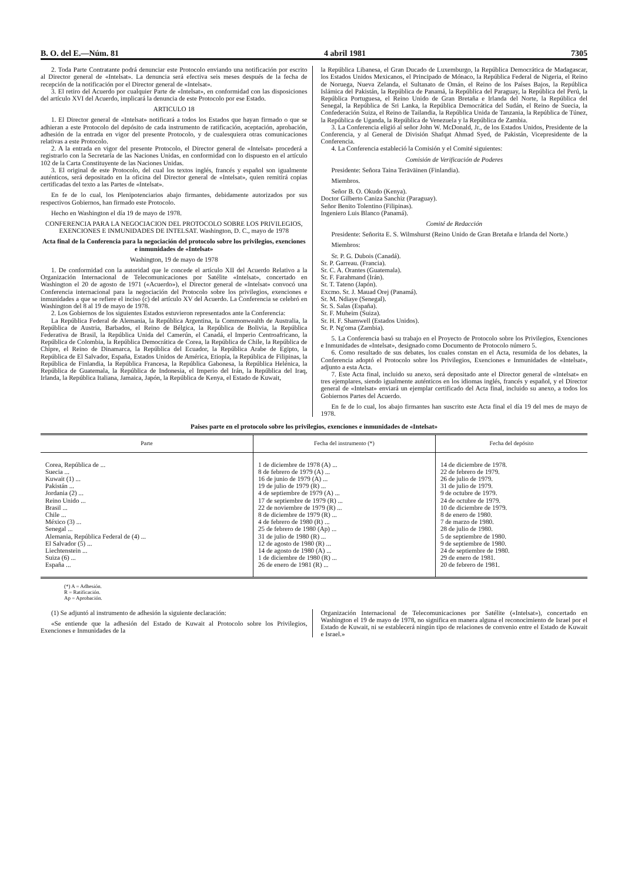B. O. del E.—Núm. 81 4 abril 1981 7305
2. Toda Parte Contratante podrá denunciar este Protocolo enviando una notificación por escrito al Director general de «Intelsat». La denuncia será efectiva seis meses después de la fecha de recepción de la notificación por el Director general de «Intelsat».
3. El retiro del Acuerdo por cualquier Parte de «Intelsat», en conformidad con las disposiciones del artículo XVI del Acuerdo, implicará la denuncia de este Protocolo por ese Estado.
ARTICULO 18
1. El Director general de «Intelsat» notificará a todos los Estados que hayan firmado o que se adhieran a este Protocolo del depósito de cada instrumento de ratificación, aceptación, aprobación, adhesión de la entrada en vigor del presente Protocolo, y de cualesquiera otras comunicaciones relativas a este Protocolo.
2. A la entrada en vigor del presente Protocolo, el Director general de «Intelsat» procederá a registrarlo con la Secretaría de las Naciones Unidas, en conformidad con lo dispuesto en el artículo 102 de la Carta Constituyente de las Naciones Unidas.
3. El original de este Protocolo, del cual los textos inglés, francés y español son igualmente auténticos, será depositado en la oficina del Director general de «Intelsat», quien remitirá copias certificadas del texto a las Partes de «Intelsat».
En fe de lo cual, los Plenipotenciarios abajo firmantes, debidamente autorizados por sus respectivos Gobiernos, han firmado este Protocolo.
Hecho en Washington el día 19 de mayo de 1978.
CONFERENCIA PARA LA NEGOCIACION DEL PROTOCOLO SOBRE LOS PRIVILEGIOS, EXENCIONES E INMUNIDADES DE INTELSAT. Washington, D. C., mayo de 1978
Acta final de la Conferencia para la negociación del protocolo sobre los privilegios, exenciones e inmunidades de «Intelsat»
Washington, 19 de mayo de 1978
1. De conformidad con la autoridad que le concede el artículo XII del Acuerdo Relativo a la Organización Internacional de Telecomunicaciones por Satélite «Intelsat», concertado en Washington el 20 de agosto de 1971 («Acuerdo»), el Director general de «Intelsat» convocó una Conferencia internacional para la negociación del Protocolo sobre los privilegios, exenciones e inmunidades a que se refiere el inciso (c) del artículo XV del Acuerdo. La Conferencia se celebró en Washington del 8 al 19 de mayo de 1978.
2. Los Gobiernos de los siguientes Estados estuvieron representados ante la Conferencia:
La República Federal de Alemania, la República Argentina, la Commonwealth de Australia, la República de Austria, Barbados, el Reino de Bélgica, la República de Bolivia, la República Federativa de Brasil, la República Unida del Camerún, el Canadá, el Imperio Centroafricano, la República de Colombia, la República Democrática de Corea, la República de Chile, la República de Chipre, el Reino de Dinamarca, la República del Ecuador, la República Arabe de Egipto, la República de El Salvador, España, Estados Unidos de América, Etiopía, la República de Filipinas, la República de Finlandia, la República Francesa, la República Gabonesa, la República Helénica, la República de Guatemala, la República de Indonesia, el Imperio del Irán, la República del Iraq, Irlanda, la República Italiana, Jamaica, Japón, la República de Kenya, el Estado de Kuwait,
la República Libanesa, el Gran Ducado de Luxemburgo, la República Democrática de Madagascar, los Estados Unidos Mexicanos, el Principado de Mónaco, la República Federal de Nigeria, el Reino de Noruega, Nueva Zelanda, el Sultanato de Omán, el Reino de los Países Bajos, la República Islámica del Pakistán, la República de Panamá, la República del Paraguay, la República del Perú, la República Portuguesa, el Reino Unido de Gran Bretaña e Irlanda del Norte, la República del Senegal, la República de Sri Lanka, la República Democrática del Sudán, el Reino de Suecia, la Confederación Suiza, el Reino de Tailandia, la República Unida de Tanzania, la República de Túnez, la República de Uganda, la República de Venezuela y la República de Zambia.
3. La Conferencia eligió al señor John W. McDonald, Jr., de los Estados Unidos, Presidente de la Conferencia, y al General de División Shafqat Ahmad Syed, de Pakistán, Vicepresidente de la Conferencia.
4. La Conferencia estableció la Comisión y el Comité siguientes:
Comisión de Verificación de Poderes
Presidente: Señora Taina Teräväinen (Finlandia).
Miembros.
Señor B. O. Okudo (Kenya).
Doctor Gilberto Caniza Sanchiz (Paraguay).
Señor Benito Tolentino (Filipinas).
Ingeniero Luis Blanco (Panamá).
Comité de Redacción
Presidente: Señorita E. S. Wilmshurst (Reino Unido de Gran Bretaña e Irlanda del Norte.)
Miembros:
Sr. P. G. Dubois (Canadá).
Sr. P. Garreau. (Francia).
Sr. C. A. Orantes (Guatemala).
Sr. F. Farahmand (Irán).
Sr. T. Tateno (Japón).
Excmo. Sr. J. Mauad Orej (Panamá).
Sr. M. Ndiaye (Senegal).
Sr. S. Salas (España).
Sr. F. Muheim (Suiza).
Sr. H. F. Shamwell (Estados Unidos).
Sr. P. Ng'oma (Zambia).
5. La Conferencia basó su trabajo en el Proyecto de Protocolo sobre los Privilegios, Exenciones e Inmunidades de «Intelsat», designado como Documento de Protocolo número 5.
6. Como resultado de sus debates, los cuales constan en el Acta, resumida de los debates, la Conferencia adoptó el Protocolo sobre los Privilegios, Exenciones e Inmunidades de «Intelsat», adjunto a esta Acta.
7. Este Acta final, incluido su anexo, será depositado ante el Director general de «Intelsat» en tres ejemplares, siendo igualmente auténticos en los idiomas inglés, francés y español, y el Director general de «Intelsat» enviará un ejemplar certificado del Acta final, incluido su anexo, a todos los Gobiernos Partes del Acuerdo.
En fe de lo cual, los abajo firmantes han suscrito este Acta final el día 19 del mes de mayo de 1978.
Paises parte en el protocolo sobre los privilegios, exenciones e inmunidades de «Intelsat»
| Parte | Fecha del instrumento (*) | Fecha del depósito |
| --- | --- | --- |
| Corea, República de ... Suecia ... Kuwait (1) ... Pakistán ... Jordania (2) ... Reino Unido ... Brasil ... Chile ... México (3) ... Senegal ... Alemania, República Federal de (4) ... El Salvador (5) ... Liechtenstein ... Suiza (6) ... España ... | 1 de diciembre de 1978 (A) ... 8 de febrero de 1979 (A) ... 16 de junio de 1979 (A) ... 19 de julio de 1979 (R) ... 4 de septiembre de 1979 (A) ... 17 de septiembre de 1979 (R) ... 22 de noviembre de 1979 (R) ... 8 de diciembre de 1979 (R) ... 4 de febrero de 1980 (R) ... 25 de febrero de 1980 (Ap) ... 31 de julio de 1980 (R) ... 12 de agosto de 1980 (R) ... 14 de agosto de 1980 (A) ... 1 de diciembre de 1980 (R) ... 26 de enero de 1981 (R) ... | 14 de diciembre de 1978. 22 de febrero de 1979. 26 de julio de 1979. 31 de julio de 1979. 9 de octubre de 1979. 24 de octubre de 1979. 10 de diciembre de 1979. 8 de enero de 1980. 7 de marzo de 1980. 28 de julio de 1980. 5 de septiembre de 1980. 9 de septiembre de 1980. 24 de septiembre de 1980. 29 de enero de 1981. 20 de febrero de 1981. |
(*) A = Adhesión.
R = Ratificación.
Ap = Aprobación.
(1) Se adjuntó al instrumento de adhesión la siguiente declaración:
«Se entiende que la adhesión del Estado de Kuwait al Protocolo sobre los Privilegios, Exenciones e Inmunidades de la
Organización Internacional de Telecomunicaciones por Satélite («Intelsat»), concertado en Washington el 19 de mayo de 1978, no significa en manera alguna el reconocimiento de Israel por el Estado de Kuwait, ni se establecerá ningún tipo de relaciones de convenio entre el Estado de Kuwait e Israel.»